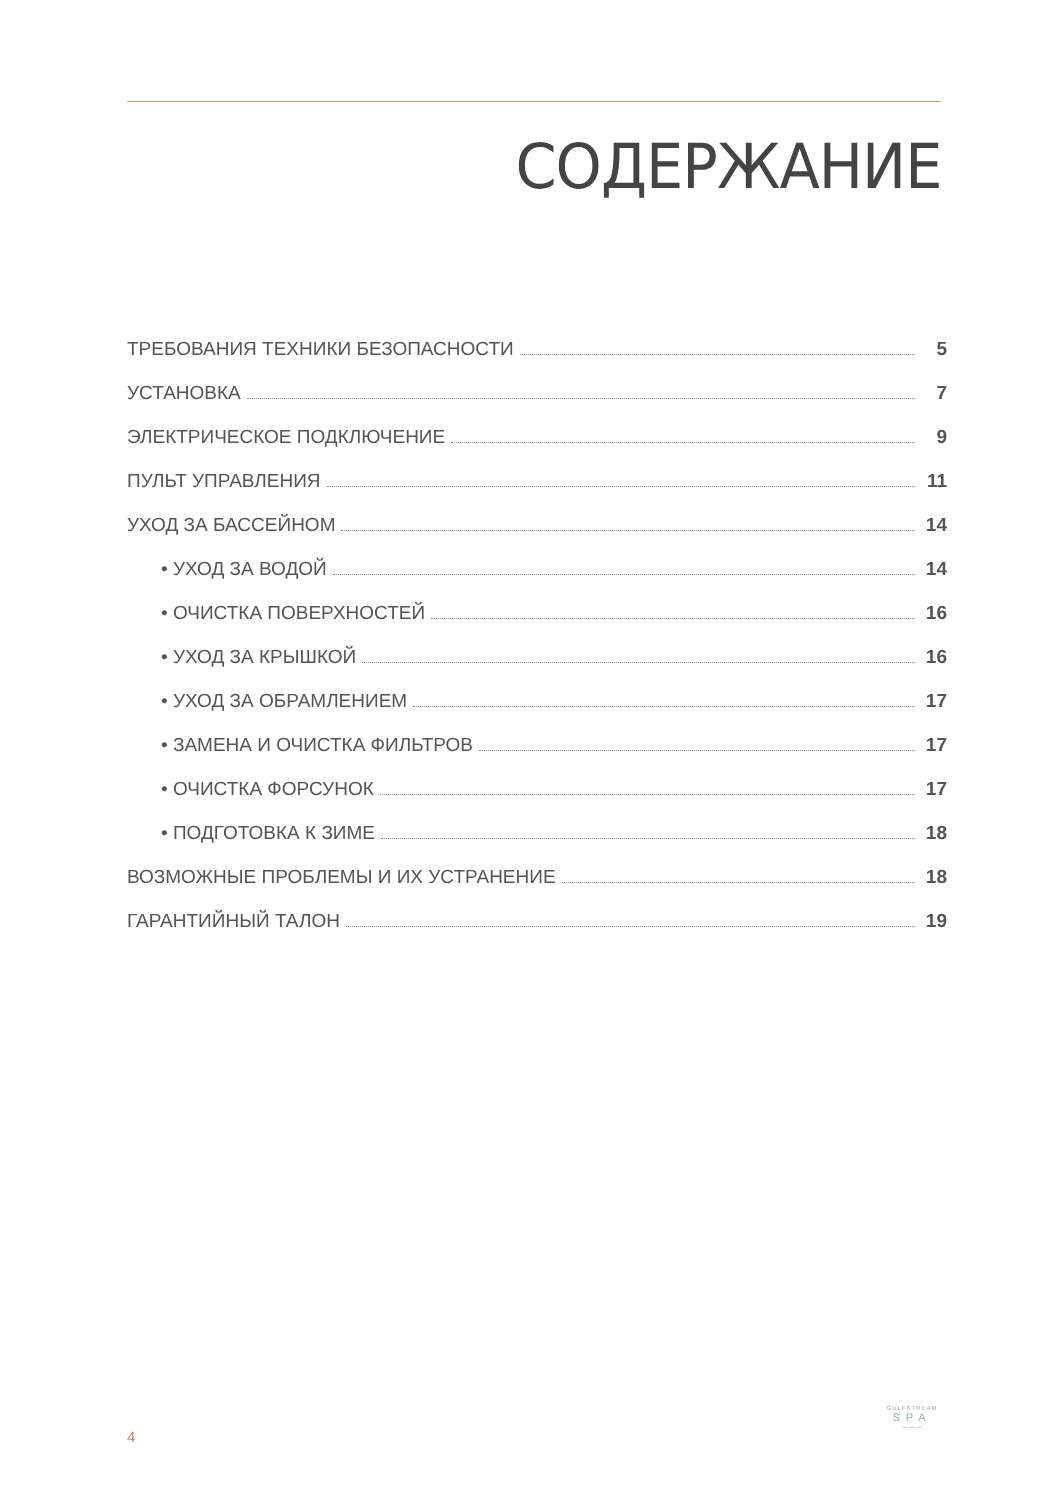СОДЕРЖАНИЕ
ТРЕБОВАНИЯ ТЕХНИКИ БЕЗОПАСНОСТИ 5
УСТАНОВКА 7
ЭЛЕКТРИЧЕСКОЕ ПОДКЛЮЧЕНИЕ 9
ПУЛЬТ УПРАВЛЕНИЯ 11
УХОД ЗА БАССЕЙНОМ 14
• УХОД ЗА ВОДОЙ 14
• ОЧИСТКА ПОВЕРХНОСТЕЙ 16
• УХОД ЗА КРЫШКОЙ 16
• УХОД ЗА ОБРАМЛЕНИЕМ 17
• ЗАМЕНА И ОЧИСТКА ФИЛЬТРОВ 17
• ОЧИСТКА ФОРСУНОК 17
• ПОДГОТОВКА К ЗИМЕ 18
ВОЗМОЖНЫЕ ПРОБЛЕМЫ И ИХ УСТРАНЕНИЕ 18
ГАРАНТИЙНЫЙ ТАЛОН 19
4
GULFSTREAM
SPA
〰〰〰